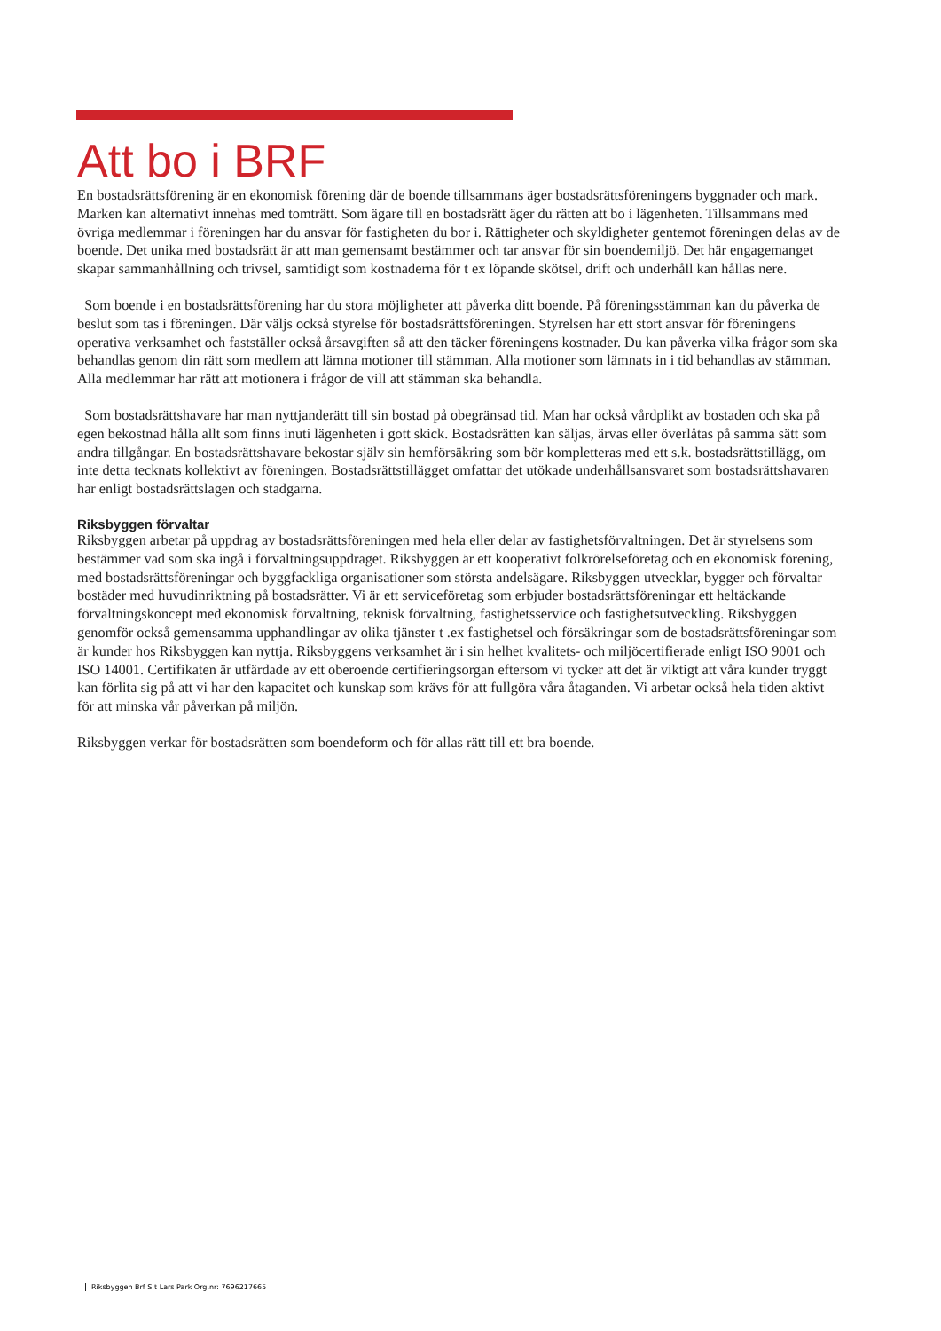Att bo i BRF
En bostadsrättsförening är en ekonomisk förening där de boende tillsammans äger bostadsrättsföreningens byggnader och mark. Marken kan alternativt innehas med tomträtt. Som ägare till en bostadsrätt äger du rätten att bo i lägenheten. Tillsammans med övriga medlemmar i föreningen har du ansvar för fastigheten du bor i. Rättigheter och skyldigheter gentemot föreningen delas av de boende. Det unika med bostadsrätt är att man gemensamt bestämmer och tar ansvar för sin boendemiljö. Det här engagemanget skapar sammanhållning och trivsel, samtidigt som kostnaderna för t ex löpande skötsel, drift och underhåll kan hållas nere.
Som boende i en bostadsrättsförening har du stora möjligheter att påverka ditt boende. På föreningsstämman kan du påverka de beslut som tas i föreningen. Där väljs också styrelse för bostadsrättsföreningen. Styrelsen har ett stort ansvar för föreningens operativa verksamhet och fastställer också årsavgiften så att den täcker föreningens kostnader. Du kan påverka vilka frågor som ska behandlas genom din rätt som medlem att lämna motioner till stämman. Alla motioner som lämnats in i tid behandlas av stämman. Alla medlemmar har rätt att motionera i frågor de vill att stämman ska behandla.
Som bostadsrättshavare har man nyttjanderätt till sin bostad på obegränsad tid. Man har också vårdplikt av bostaden och ska på egen bekostnad hålla allt som finns inuti lägenheten i gott skick. Bostadsrätten kan säljas, ärvas eller överlåtas på samma sätt som andra tillgångar. En bostadsrättshavare bekostar själv sin hemförsäkring som bör kompletteras med ett s.k. bostadsrättstillägg, om inte detta tecknats kollektivt av föreningen. Bostadsrättstillägget omfattar det utökade underhållsansvaret som bostadsrättshavaren har enligt bostadsrättslagen och stadgarna.
Riksbyggen förvaltar
Riksbyggen arbetar på uppdrag av bostadsrättsföreningen med hela eller delar av fastighetsförvaltningen. Det är styrelsens som bestämmer vad som ska ingå i förvaltningsuppdraget. Riksbyggen är ett kooperativt folkrörelseföretag och en ekonomisk förening, med bostadsrättsföreningar och byggfackliga organisationer som största andelsägare. Riksbyggen utvecklar, bygger och förvaltar bostäder med huvudinriktning på bostadsrätter. Vi är ett serviceföretag som erbjuder bostadsrättsföreningar ett heltäckande förvaltningskoncept med ekonomisk förvaltning, teknisk förvaltning, fastighetsservice och fastighetsutveckling. Riksbyggen genomför också gemensamma upphandlingar av olika tjänster t .ex fastighetsel och försäkringar som de bostadsrättsföreningar som är kunder hos Riksbyggen kan nyttja. Riksbyggens verksamhet är i sin helhet kvalitets- och miljöcertifierade enligt ISO 9001 och ISO 14001. Certifikaten är utfärdade av ett oberoende certifieringsorgan eftersom vi tycker att det är viktigt att våra kunder tryggt kan förlita sig på att vi har den kapacitet och kunskap som krävs för att fullgöra våra åtaganden. Vi arbetar också hela tiden aktivt för att minska vår påverkan på miljön.
Riksbyggen verkar för bostadsrätten som boendeform och för allas rätt till ett bra boende.
Riksbyggen Brf S:t Lars Park Org.nr: 7696217665